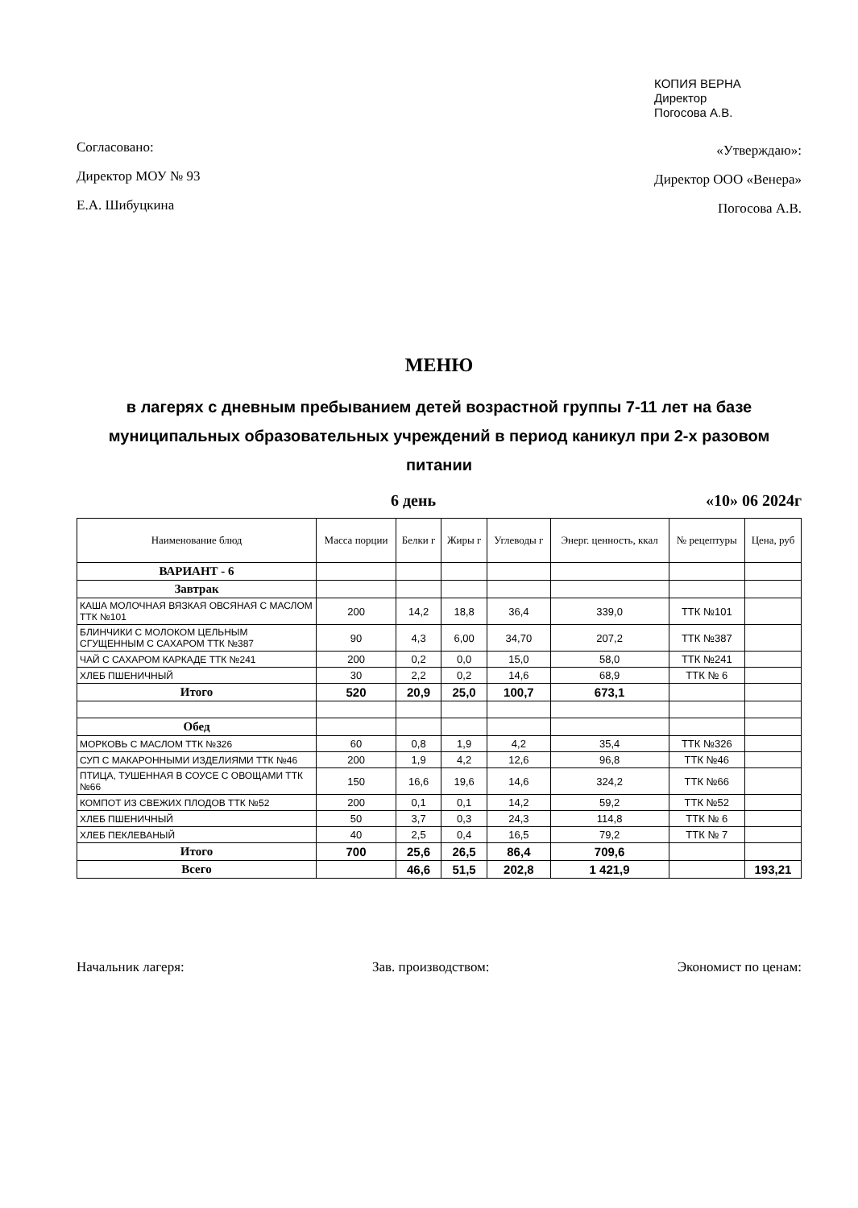Согласовано:
Директор МОУ № 93
Е.А. Шибуцкина
КОПИЯ ВЕРНА
Директор
Погосова А.В.
«Утверждаю»:
Директор ООО «Венера»
Погосова А.В.
МЕНЮ
в лагерях с дневным пребыванием детей возрастной группы 7-11 лет на базе муниципальных образовательных учреждений в период каникул при 2-х разовом питании
6 день «10» 06 2024г
| Наименование блюд | Масса порции | Белки г | Жиры г | Углеводы г | Энерг. ценность, ккал | № рецептуры | Цена, руб |
| --- | --- | --- | --- | --- | --- | --- | --- |
| ВАРИАНТ - 6 | | | | | | | |
| Завтрак | | | | | | | |
| КАША МОЛОЧНАЯ ВЯЗКАЯ ОВСЯНАЯ С МАСЛОМ ТТК №101 | 200 | 14,2 | 18,8 | 36,4 | 339,0 | ТТК №101 | |
| БЛИНЧИКИ С МОЛОКОМ ЦЕЛЬНЫМ СГУЩЕННЫМ С САХАРОМ ТТК №387 | 90 | 4,3 | 6,00 | 34,70 | 207,2 | ТТК №387 | |
| ЧАЙ С САХАРОМ КАРКАДЕ ТТК №241 | 200 | 0,2 | 0,0 | 15,0 | 58,0 | ТТК №241 | |
| ХЛЕБ ПШЕНИЧНЫЙ | 30 | 2,2 | 0,2 | 14,6 | 68,9 | ТТК № 6 | |
| Итого | 520 | 20,9 | 25,0 | 100,7 | 673,1 | | |
| Обед | | | | | | | |
| МОРКОВЬ С МАСЛОМ ТТК №326 | 60 | 0,8 | 1,9 | 4,2 | 35,4 | ТТК №326 | |
| СУП С МАКАРОННЫМИ ИЗДЕЛИЯМИ ТТК №46 | 200 | 1,9 | 4,2 | 12,6 | 96,8 | ТТК №46 | |
| ПТИЦА, ТУШЕННАЯ В СОУСЕ С ОВОЩАМИ ТТК №66 | 150 | 16,6 | 19,6 | 14,6 | 324,2 | ТТК №66 | |
| КОМПОТ ИЗ СВЕЖИХ ПЛОДОВ ТТК №52 | 200 | 0,1 | 0,1 | 14,2 | 59,2 | ТТК №52 | |
| ХЛЕБ ПШЕНИЧНЫЙ | 50 | 3,7 | 0,3 | 24,3 | 114,8 | ТТК № 6 | |
| ХЛЕБ ПЕКЛЕВАНЫЙ | 40 | 2,5 | 0,4 | 16,5 | 79,2 | ТТК № 7 | |
| Итого | 700 | 25,6 | 26,5 | 86,4 | 709,6 | | |
| Всего | | 46,6 | 51,5 | 202,8 | 1 421,9 | | 193,21 |
Начальник лагеря: Зав. производством: Экономист по ценам: